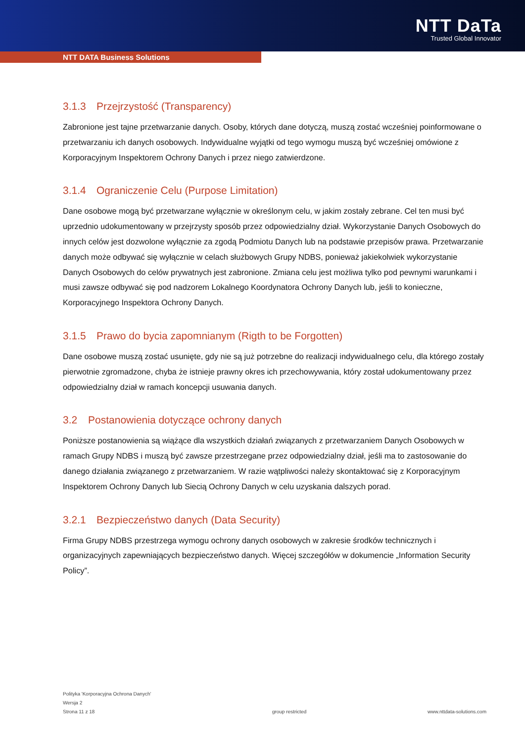NTT DaTa
Trusted Global Innovator
NTT DATA Business Solutions
3.1.3 Przejrzystość (Transparency)
Zabronione jest tajne przetwarzanie danych. Osoby, których dane dotyczą, muszą zostać wcześniej poinformowane o przetwarzaniu ich danych osobowych. Indywidualne wyjątki od tego wymogu muszą być wcześniej omówione z Korporacyjnym Inspektorem Ochrony Danych i przez niego zatwierdzone.
3.1.4 Ograniczenie Celu (Purpose Limitation)
Dane osobowe mogą być przetwarzane wyłącznie w określonym celu, w jakim zostały zebrane. Cel ten musi być uprzednio udokumentowany w przejrzysty sposób przez odpowiedzialny dział. Wykorzystanie Danych Osobowych do innych celów jest dozwolone wyłącznie za zgodą Podmiotu Danych lub na podstawie przepisów prawa. Przetwarzanie danych może odbywać się wyłącznie w celach służbowych Grupy NDBS, ponieważ jakiekolwiek wykorzystanie Danych Osobowych do celów prywatnych jest zabronione. Zmiana celu jest możliwa tylko pod pewnymi warunkami i musi zawsze odbywać się pod nadzorem Lokalnego Koordynatora Ochrony Danych lub, jeśli to konieczne, Korporacyjnego Inspektora Ochrony Danych.
3.1.5 Prawo do bycia zapomnianym (Rigth to be Forgotten)
Dane osobowe muszą zostać usunięte, gdy nie są już potrzebne do realizacji indywidualnego celu, dla którego zostały pierwotnie zgromadzone, chyba że istnieje prawny okres ich przechowywania, który został udokumentowany przez odpowiedzialny dział w ramach koncepcji usuwania danych.
3.2 Postanowienia dotyczące ochrony danych
Poniższe postanowienia są wiążące dla wszystkich działań związanych z przetwarzaniem Danych Osobowych w ramach Grupy NDBS i muszą być zawsze przestrzegane przez odpowiedzialny dział, jeśli ma to zastosowanie do danego działania związanego z przetwarzaniem. W razie wątpliwości należy skontaktować się z Korporacyjnym Inspektorem Ochrony Danych lub Siecią Ochrony Danych w celu uzyskania dalszych porad.
3.2.1 Bezpieczeństwo danych (Data Security)
Firma Grupy NDBS przestrzega wymogu ochrony danych osobowych w zakresie środków technicznych i organizacyjnych zapewniających bezpieczeństwo danych. Więcej szczegółów w dokumencie „Information Security Policy”.
Polityka 'Korporacyjna Ochrona Danych'
Wersja 2
Strona 11 z 18
group restricted
www.nttdata-solutions.com